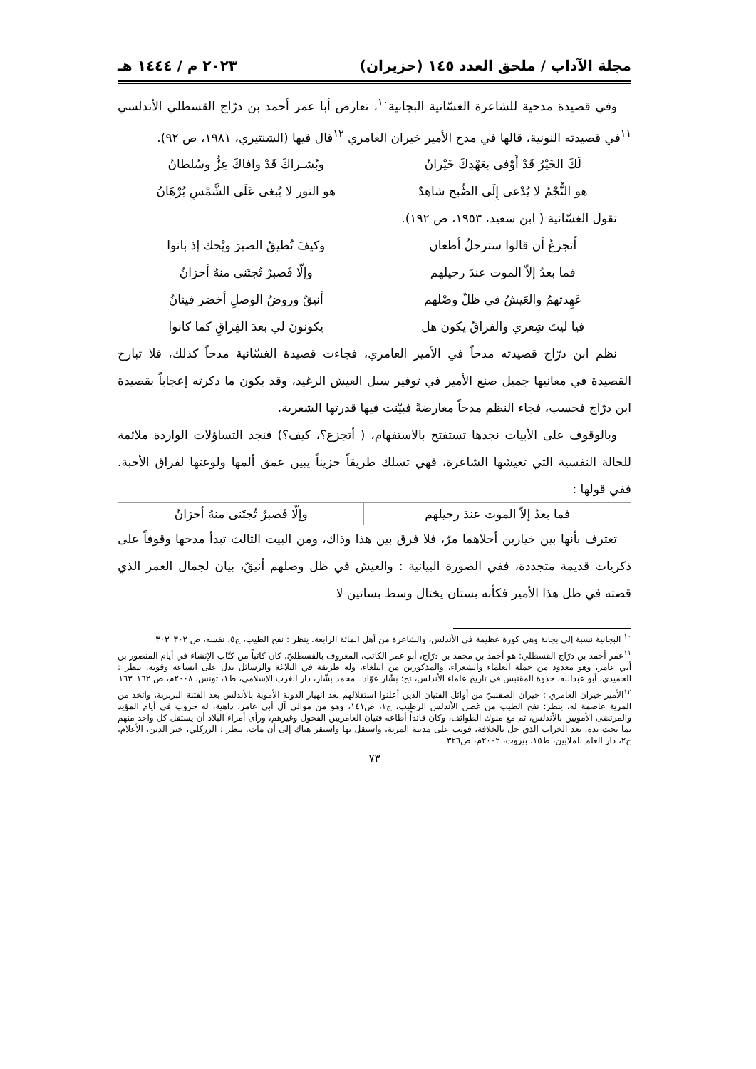مجلة الآداب / ملحق العدد ١٤٥ (حزيران) ٢٠٢٣ م / ١٤٤٤ هـ
وفي قصيدة مدحية للشاعرة الغسّانية البجانية<sup>١٠</sup>، تعارض أبا عمر أحمد بن درّاج القسطلي الأندلسي <sup>١١</sup>في قصيدته النونية، قالها في مدح الأمير خيران العامري <sup>١٢</sup>قال فيها (الشنتيري، ١٩٨١، ص ٩٢).
لَكَ الخَيْرُ قَدْ أَوْفى بعَهْدِكَ خَيْرانُ
وبُشـراكَ قَدْ وافاكَ عِزٌّ وسُلطانُ
هو النُّجْمُ لا يُدْعى إِلَى الصُّبح شاهِدٌ
هو النور لا يُبغى عَلَى الشَّمْسِ بُرْهَانُ
تقول الغسّانية ( ابن سعيد، ١٩٥٣، ص ١٩٢).
أَتجزعُ أن قالوا سترحلُ أظعان وكيفَ تُطيقُ الصبرَ ويْحك إذ بانوا
فما بعدُ إلاّ الموت عندَ رحيلهم
وإلّا فَصبرٌ تُجتَنى منهُ أحزانُ
عَهِدتهمُ والعَيشُ في ظلّ وصْلهم
أنيقٌ وروضُ الوصلِ أخضر فينانُ
فيا ليتَ شِعري والفراقُ يكون هل
يكونونَ لي بعدَ الفِراقِ كما كانوا
نظم ابن درّاج قصيدته مدحاً في الأمير العامري، فجاءت قصيدة الغسّانية مدحاً كذلك، فلا تبارح القصيدة في معانيها جميل صنع الأمير في توفير سبل العيش الرغيد، وقد يكون ما ذكرته إعجاباً بقصيدة ابن درّاج فحسب، فجاء النظم مدحاً معارضةً فبيّنت فيها قدرتها الشعرية.
وبالوقوف على الأبيات نجدها تستفتح بالاستفهام، ( أتجزع؟، كيف؟) فنجد التساؤلات الواردة ملائمة للحالة النفسية التي تعيشها الشاعرة، فهي تسلك طريقاً حزيناً يبين عمق ألمها ولوعتها لفراق الأحبة. ففي قولها :
| فما بعدُ إلاّ الموت عندَ رحيلهم | وإلّا فَصبرٌ تُجتَنى منهُ أحزانُ |
تعترف بأنها بين خيارين أحلاهما مرّ، فلا فرق بين هذا وذاك، ومن البيت الثالث تبدأ مدحها وقوفاً على ذكريات قديمة متجددة، ففي الصورة البيانية : والعيش في ظل وصلهم أنيقٌ، بيان لجمال العمر الذي قضته في ظل هذا الأمير فكأنه بستان يختال وسط بساتين لا
<sup>١٠</sup> البجانية نسبة إلى بجانة وهي كورة عظيمة في الأندلس، والشاعرة من أهل المائة الرابعة. ينظر : نفح الطيب، ج٥، نفسه، ص ٣٠٢_٣٠٣
<sup>١١</sup> عمر أحمد بن درّاج القسطلي: هو أحمد بن محمد بن درّاج، أبو عمر الكاتب، المعروف بالقسطليّ، كان كاتباً من كتّاب الإنشاء في أيام المنصور بن أبي عامر، وهو معدود من جملة العلماء والشعراء، والمذكورين من البلغاء، وله طريقة في البلاغة والرسائل تدل على اتساعه وقوته. ينظر : الحميدي، أبو عبدالله، جذوة المقتبس في تاريخ علماء الأندلس، تح: بشّار عوّاد ـ محمد بشّار، دار الغرب الإسلامي، ط١، تونس، ٢٠٠٨م، ص ١٦٢_١٦٣
<sup>١٢</sup> الأمير خيران العامري : خيران الصقلبيّ من أوائل الفتيان الذين أعلنوا استقلالهم بعد انهيار الدولة الأموية بالأندلس بعد الفتنة البربرية، واتخذ من المرية عاصمة له، ينظر: نفح الطيب من غصن الأندلس الرطيب، ج١، ص١٤١، وهو من موالي آل أبي عامر، داهية، له حروب في أيام المؤيد والمرتضى الأمويين بالأندلس، ثم مع ملوك الطوائف، وكان قائداً أطاعه فتيان العامريين الفحول وغيرهم، ورأى أمراء البلاد أن يستقل كل واحد منهم بما تحت يده، بعد الخراب الذي حل بالخلافة، فوثب على مدينة المرية، واستقل بها واستقر هناك إلى أن مات. ينظر : الزركلي، خير الدين، الأعلام، ج٢، دار العلم للملايين، ط١٥، بيروت، ٢٠٠٢م، ص٣٢٦
٧٣